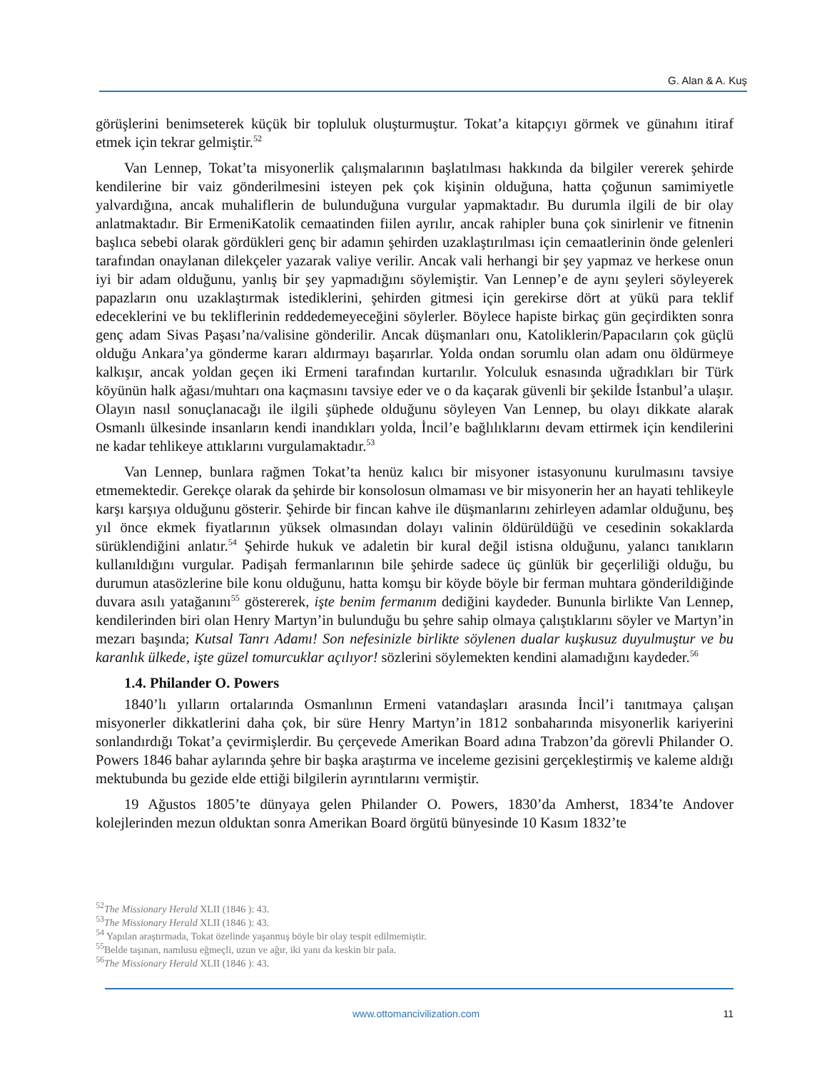G. Alan & A. Kuş
görüşlerini benimseterek küçük bir topluluk oluşturmuştur. Tokat’a kitapçıyı görmek ve günahını itiraf etmek için tekrar gelmiştir.<sup>52</sup>
Van Lennep, Tokat’ta misyonerlik çalışmalarının başlatılması hakkında da bilgiler vererek şehirde kendilerine bir vaiz gönderilmesini isteyen pek çok kişinin olduğuna, hatta çoğunun samimiyetle yalvardığına, ancak muhaliflerin de bulunduğuna vurgular yapmaktadır. Bu durumla ilgili de bir olay anlatmaktadır. Bir ErmeniKatolik cemaatinden fiilen ayrılır, ancak rahipler buna çok sinirlenir ve fitnenin başlıca sebebi olarak gördükleri genç bir adamın şehirden uzaklaştırılması için cemaatlerinin önde gelenleri tarafından onaylanan dilekçeler yazarak valiye verilir. Ancak vali herhangi bir şey yapmaz ve herkese onun iyi bir adam olduğunu, yanlış bir şey yapmadığını söylemiştir. Van Lennep’e de aynı şeyleri söyleyerek papazların onu uzaklaştırmak istediklerini, şehirden gitmesi için gerekirse dört at yükü para teklif edeceklerini ve bu tekliflerinin reddedemeyeceğini söylerler. Böylece hapiste birkaç gün geçirdikten sonra genç adam Sivas Paşası’na/valisine gönderilir. Ancak düşmanları onu, Katoliklerin/Papacıların çok güçlü olduğu Ankara’ya gönderme kararı aldırmayı başarırlar. Yolda ondan sorumlu olan adam onu öldürmeye kalkışır, ancak yoldan geçen iki Ermeni tarafından kurtarılır. Yolculuk esnasında uğradıkları bir Türk köyünün halk ağası/muhtarı ona kaçmasını tavsiye eder ve o da kaçarak güvenli bir şekilde İstanbul’a ulaşır. Olayın nasıl sonuçlanacağı ile ilgili şüphede olduğunu söyleyen Van Lennep, bu olayı dikkate alarak Osmanlı ülkesinde insanların kendi inandıkları yolda, İncil’e bağlılıklarını devam ettirmek için kendilerini ne kadar tehlikeye attıklarını vurgulamaktadır.<sup>53</sup>
Van Lennep, bunlara rağmen Tokat’ta henüz kalıcı bir misyoner istasyonunu kurulmasını tavsiye etmemektedir. Gerekçe olarak da şehirde bir konsolosun olmaması ve bir misyonerin her an hayati tehlikeyle karşı karşıya olduğunu gösterir. Şehirde bir fincan kahve ile düşmanlarını zehirleyen adamlar olduğunu, beş yıl önce ekmek fiyatlarının yüksek olmasından dolayı valinin öldürüldüğü ve cesedinin sokaklarda sürüklendiğini anlatır.<sup>54</sup> Şehirde hukuk ve adaletin bir kural değil istisna olduğunu, yalancı tanıkların kullanıldığını vurgular. Padişah fermanlarının bile şehirde sadece üç günlük bir geçerliliği olduğu, bu durumun atasözlerine bile konu olduğunu, hatta komşu bir köyde böyle bir ferman muhtara gönderildiğinde duvara asılı yatağanını<sup>55</sup> göstererek, işte benim fermanım dediğini kaydeder. Bununla birlikte Van Lennep, kendilerinden biri olan Henry Martyn’in bulunduğu bu şehre sahip olmaya çalıştıklarını söyler ve Martyn’in mezarı başında; Kutsal Tanrı Adamı! Son nefesinizle birlikte söylenen dualar kuşkusuz duyulmuştur ve bu karanlık ülkede, işte güzel tomurcuklar açılıyor! sözlerini söylemekten kendini alamadığını kaydeder.<sup>56</sup>
1.4. Philander O. Powers
1840’lı yılların ortalarında Osmanlının Ermeni vatandaşları arasında İncil’i tanıtmaya çalışan misyonerler dikkatlerini daha çok, bir süre Henry Martyn’in 1812 sonbaharında misyonerlik kariyerini sonlandırdığı Tokat’a çevirmişlerdir. Bu çerçevede Amerikan Board adına Trabzon’da görevli Philander O. Powers 1846 bahar aylarında şehre bir başka araştırma ve inceleme gezisini gerçekleştirmiş ve kaleme aldığı mektubunda bu gezide elde ettiği bilgilerin ayrıntılarını vermiştir.
19 Ağustos 1805’te dünyaya gelen Philander O. Powers, 1830’da Amherst, 1834’te Andover kolejlerinden mezun olduktan sonra Amerikan Board örgütü bünyesinde 10 Kasım 1832’te
<sup>52</sup> The Missionary Herald XLII (1846 ): 43.
<sup>53</sup> The Missionary Herald XLII (1846 ): 43.
<sup>54</sup> Yapılan araştırmada, Tokat özelinde yaşanmış böyle bir olay tespit edilmemiştir.
<sup>55</sup> Belde taşınan, namlusu eğmeçli, uzun ve ağır, iki yanı da keskin bir pala.
<sup>56</sup> The Missionary Herald XLII (1846 ): 43.
www.ottomancivilization.com 11